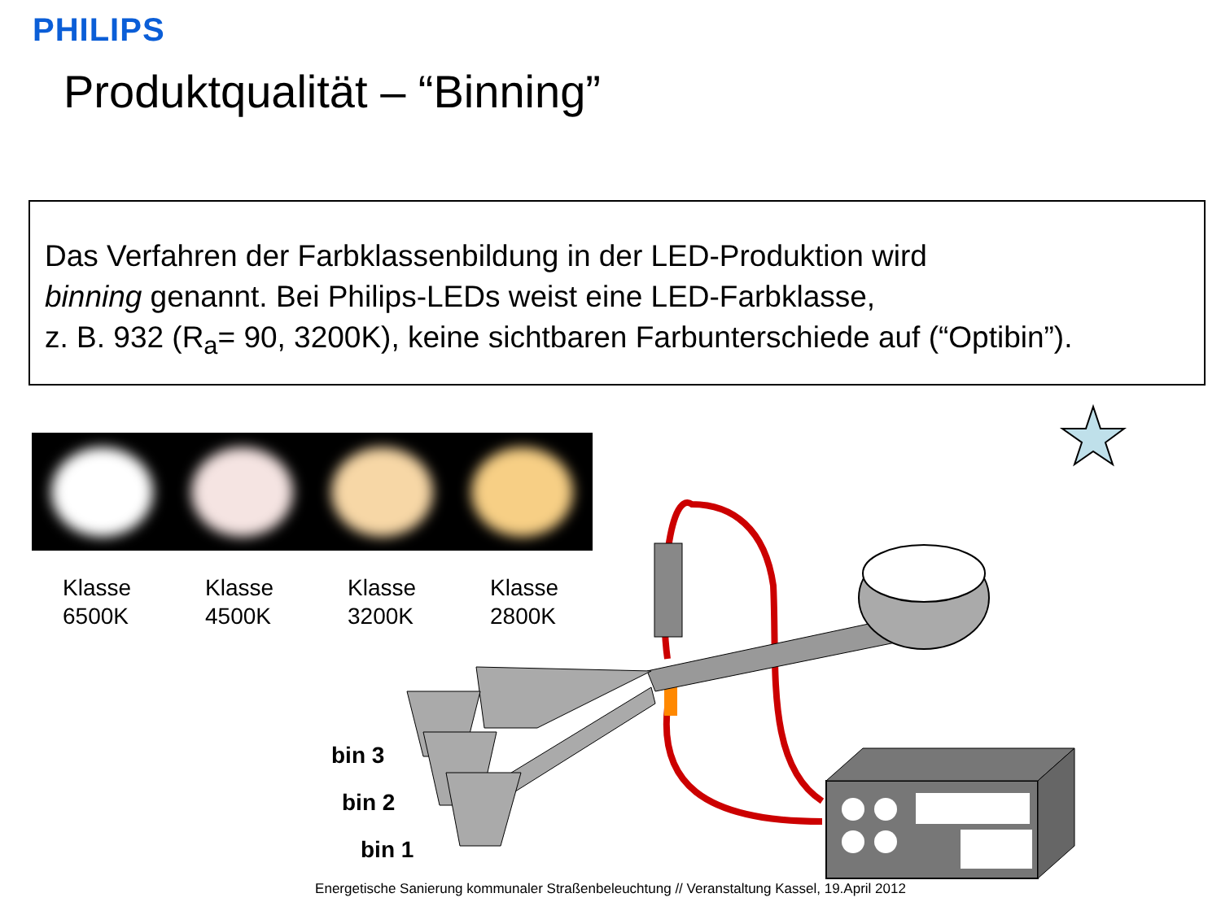PHILIPS
Produktqualität – “Binning”
Das Verfahren der Farbklassenbildung in der LED-Produktion wird
binning genannt. Bei Philips-LEDs weist eine LED-Farbklasse,
z. B. 932 (R<sub>a</sub>= 90, 3200K), keine sichtbaren Farbunterschiede auf (“Optibin”).
Klasse
6500K
Klasse
4500K
Klasse
3200K
Klasse
2800K
bin 3
bin 2
bin 1
Energetische Sanierung kommunaler Straßenbeleuchtung // Veranstaltung Kassel, 19.April 2012